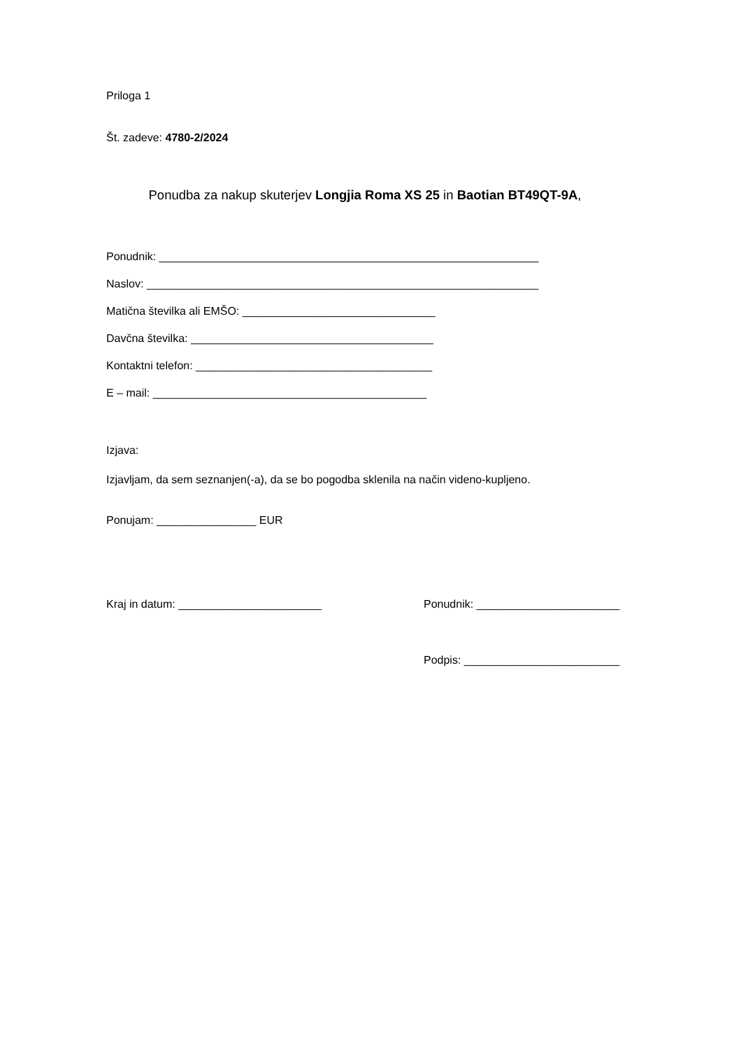Priloga 1
Št. zadeve: 4780-2/2024
Ponudba za nakup skuterjev Longjia Roma XS 25 in Baotian BT49QT-9A,
Ponudnik: _____________________________________________________________
Naslov: _______________________________________________________________
Matična številka ali EMŠO: _______________________________
Davčna številka: _______________________________________
Kontaktni telefon: ______________________________________
E – mail: ____________________________________________
Izjava:
Izjavljam, da sem seznanjen(-a), da se bo pogodba sklenila na način videno-kupljeno.
Ponujam: ________________ EUR
Kraj in datum: _______________________ Ponudnik: _______________________
Podpis: _________________________